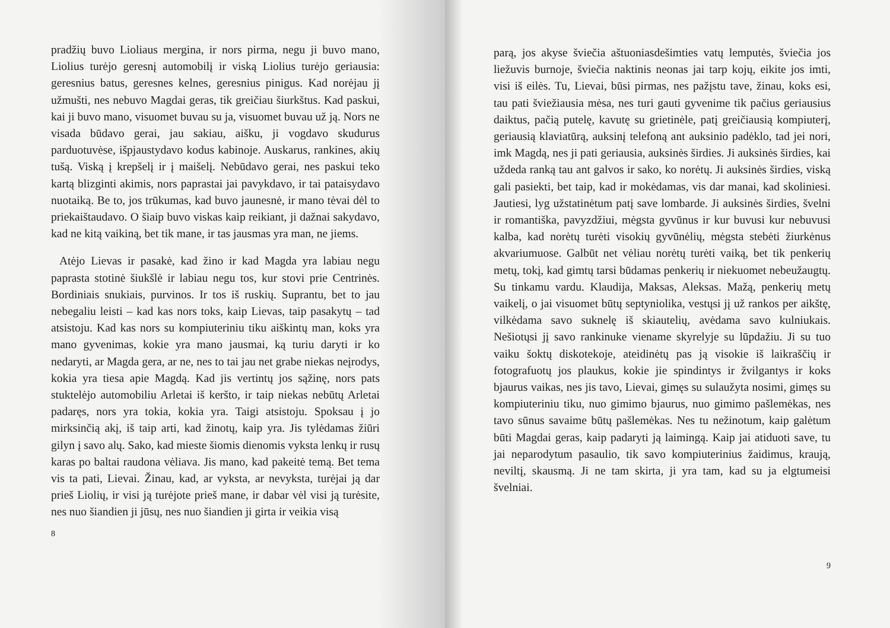pradžių buvo Lioliaus mergina, ir nors pirma, negu ji buvo mano, Liolius turėjo geresnį automobilį ir viską Liolius turėjo geriausia: geresnius batus, geresnes kelnes, geresnius pinigus. Kad norėjau jį užmušti, nes nebuvo Magdai geras, tik greičiau šiurkštus. Kad paskui, kai ji buvo mano, visuomet buvau su ja, visuomet buvau už ją. Nors ne visada būdavo gerai, jau sakiau, aišku, ji vogdavo skudurus parduotuvėse, išpjaustydavo kodus kabinoje. Auskarus, rankines, akių tušą. Viską į krepšelį ir į maišelį. Nebūdavo gerai, nes paskui teko kartą blizginti akimis, nors paprastai jai pavykdavo, ir tai pataisydavo nuotaiką. Be to, jos trūkumas, kad buvo jaunesnė, ir mano tėvai dėl to priekaištaudavo. O šiaip buvo viskas kaip reikiant, ji dažnai sakydavo, kad ne kitą vaikiną, bet tik mane, ir tas jausmas yra man, ne jiems.
Atėjo Lievas ir pasakė, kad žino ir kad Magda yra labiau negu paprasta stotinė šiukšlė ir labiau negu tos, kur stovi prie Centrinės. Bordiniais snukiais, purvinos. Ir tos iš ruskių. Suprantu, bet to jau nebegaliu leisti – kad kas nors toks, kaip Lievas, taip pasakytų – tad atsistoju. Kad kas nors su kompiuteriniu tiku aiškintų man, koks yra mano gyvenimas, kokie yra mano jausmai, ką turiu daryti ir ko nedaryti, ar Magda gera, ar ne, nes to tai jau net grabe niekas neįrodys, kokia yra tiesa apie Magdą. Kad jis vertintų jos sąžinę, nors pats stuktelėjo automobiliu Arletai iš keršto, ir taip niekas nebūtų Arletai padaręs, nors yra tokia, kokia yra. Taigi atsistoju. Spoksau į jo mirksinčią akį, iš taip arti, kad žinotų, kaip yra. Jis tylėdamas žiūri gilyn į savo alų. Sako, kad mieste šiomis dienomis vyksta lenkų ir rusų karas po baltai raudona vėliava. Jis mano, kad pakeitė temą. Bet tema vis ta pati, Lievai. Žinau, kad, ar vyksta, ar nevyksta, turėjai ją dar prieš Liolių, ir visi ją turėjote prieš mane, ir dabar vėl visi ją turėsite, nes nuo šiandien ji jūsų, nes nuo šiandien ji girta ir veikia visą
8
parą, jos akyse šviečia aštuoniasdešimties vatų lemputės, šviečia jos liežuvis burnoje, šviečia naktinis neonas jai tarp kojų, eikite jos imti, visi iš eilės. Tu, Lievai, būsi pirmas, nes pažįstu tave, žinau, koks esi, tau pati šviežiausia mėsa, nes turi gauti gyvenime tik pačius geriausius daiktus, pačią putelę, kavutę su grietinėle, patį greičiausią kompiuterį, geriausią klaviatūrą, auksinį telefoną ant auksinio padėklo, tad jei nori, imk Magdą, nes ji pati geriausia, auksinės širdies. Ji auksinės širdies, kai uždeda ranką tau ant galvos ir sako, ko norėtų. Ji auksinės širdies, viską gali pasiekti, bet taip, kad ir mokėdamas, vis dar manai, kad skoliniesi. Jautiesi, lyg užstatinėtum patį save lombarde. Ji auksinės širdies, švelni ir romantiška, pavyzdžiui, mėgsta gyvūnus ir kur buvusi kur nebuvusi kalba, kad norėtų turėti visokių gyvūnėlių, mėgsta stebėti žiurkėnus akvariumuose. Galbūt net vėliau norėtų turėti vaiką, bet tik penkerių metų, tokį, kad gimtų tarsi būdamas penkerių ir niekuomet nebeužaugtų. Su tinkamu vardu. Klaudija, Maksas, Aleksas. Mažą, penkerių metų vaikelį, o jai visuomet būtų septyniolika, vestųsi jį už rankos per aikštę, vilkėdama savo suknelę iš skiautelių, avėdama savo kulniukais. Nešiotųsi jį savo rankinuke viename skyrelyje su lūpdažiu. Ji su tuo vaiku šoktų diskotekoje, ateidinėtų pas ją visokie iš laikraščių ir fotografuotų jos plaukus, kokie jie spindintys ir žvilgantys ir koks bjaurus vaikas, nes jis tavo, Lievai, gimęs su sulaužyta nosimi, gimęs su kompiuteriniu tiku, nuo gimimo bjaurus, nuo gimimo pašlemėkas, nes tavo sūnus savaime būtų pašlemėkas. Nes tu nežinotum, kaip galėtum būti Magdai geras, kaip padaryti ją laimingą. Kaip jai atiduoti save, tu jai neparodytum pasaulio, tik savo kompiuterinius žaidimus, kraują, neviltį, skausmą. Ji ne tam skirta, ji yra tam, kad su ja elgtumeisi švelniai.
9